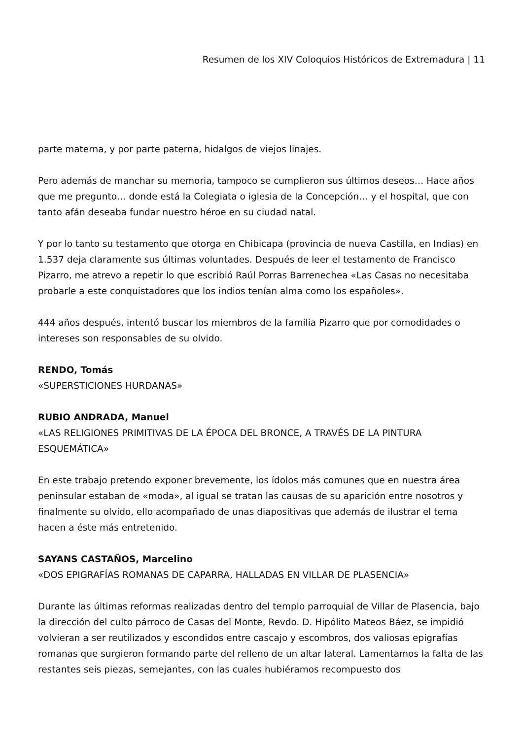Resumen de los XIV Coloquios Históricos de Extremadura | 11
parte materna, y por parte paterna, hidalgos de viejos linajes.
Pero además de manchar su memoria, tampoco se cumplieron sus últimos deseos… Hace años que me pregunto… donde está la Colegiata o iglesia de la Concepción… y el hospital, que con tanto afán deseaba fundar nuestro héroe en su ciudad natal.
Y por lo tanto su testamento que otorga en Chibicapa (provincia de nueva Castilla, en Indias) en 1.537 deja claramente sus últimas voluntades. Después de leer el testamento de Francisco Pizarro, me atrevo a repetir lo que escribió Raúl Porras Barrenechea «Las Casas no necesitaba probarle a este conquistadores que los indios tenían alma como los españoles».
444 años después, intentó buscar los miembros de la familia Pizarro que por comodidades o intereses son responsables de su olvido.
RENDO, Tomás
«SUPERSTICIONES HURDANAS»
RUBIO ANDRADA, Manuel
«LAS RELIGIONES PRIMITIVAS DE LA ÉPOCA DEL BRONCE, A TRAVÉS DE LA PINTURA ESQUEMÁTICA»
En este trabajo pretendo exponer brevemente, los ídolos más comunes que en nuestra área peninsular estaban de «moda», al igual se tratan las causas de su aparición entre nosotros y finalmente su olvido, ello acompañado de unas diapositivas que además de ilustrar el tema hacen a éste más entretenido.
SAYANS CASTAÑOS, Marcelino
«DOS EPIGRAFÍAS ROMANAS DE CAPARRA, HALLADAS EN VILLAR DE PLASENCIA»
Durante las últimas reformas realizadas dentro del templo parroquial de Villar de Plasencia, bajo la dirección del culto párroco de Casas del Monte, Revdo. D. Hipólito Mateos Báez, se impidió volvieran a ser reutilizados y escondidos entre cascajo y escombros, dos valiosas epigrafías romanas que surgieron formando parte del relleno de un altar lateral. Lamentamos la falta de las restantes seis piezas, semejantes, con las cuales hubiéramos recompuesto dos